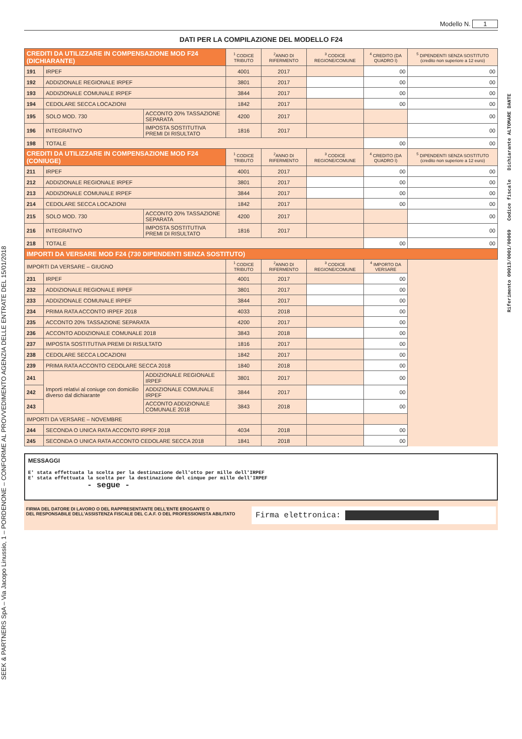Modello N. 1
DATI PER LA COMPILAZIONE DEL MODELLO F24
| CREDITI DA UTILIZZARE IN COMPENSAZIONE MOD F24 (DICHIARANTE) | | | <sup>1</sup> CODICE TRIBUTO | <sup>2</sup> ANNO DI RIFERMENTO | <sup>3</sup> CODICE REGIONE/COMUNE | <sup>4</sup> CREDITO (DA QUADRO I) | <sup>5</sup> DIPENDENTI SENZA SOSTITUTO (credito non superiore a 12 euro) |
| --- | --- | --- | --- | --- | --- | --- | --- |
| 191 | IRPEF | | 4001 | 2017 | | 00 | 00 |
| 192 | ADDIZIONALE REGIONALE IRPEF | | 3801 | 2017 | | 00 | 00 |
| 193 | ADDIZIONALE COMUNALE IRPEF | | 3844 | 2017 | | 00 | 00 |
| 194 | CEDOLARE SECCA LOCAZIONI | | 1842 | 2017 | | 00 | 00 |
| 195 | SOLO MOD. 730 | ACCONTO 20% TASSAZIONE SEPARATA | 4200 | 2017 | | | 00 |
| 196 | INTEGRATIVO | IMPOSTA SOSTITUTIVA PREMI DI RISULTATO | 1816 | 2017 | | | 00 |
| 198 | TOTALE | | | | | 00 | 00 |
| CREDITI DA UTILIZZARE IN COMPENSAZIONE MOD F24 (CONIUGE) | | | <sup>1</sup> CODICE TRIBUTO | <sup>2</sup> ANNO DI RIFERMENTO | <sup>3</sup> CODICE REGIONE/COMUNE | <sup>4</sup> CREDITO (DA QUADRO I) | <sup>5</sup> DIPENDENTI SENZA SOSTITUTO (credito non superiore a 12 euro) |
| 211 | IRPEF | | 4001 | 2017 | | 00 | 00 |
| 212 | ADDIZIONALE REGIONALE IRPEF | | 3801 | 2017 | | 00 | 00 |
| 213 | ADDIZIONALE COMUNALE IRPEF | | 3844 | 2017 | | 00 | 00 |
| 214 | CEDOLARE SECCA LOCAZIONI | | 1842 | 2017 | | 00 | 00 |
| 215 | SOLO MOD. 730 | ACCONTO 20% TASSAZIONE SEPARATA | 4200 | 2017 | | | 00 |
| 216 | INTEGRATIVO | IMPOSTA SOSTITUTIVA PREMI DI RISULTATO | 1816 | 2017 | | | 00 |
| 218 | TOTALE | | | | | 00 | 00 |
| IMPORTI DA VERSARE MOD F24 (730 DIPENDENTI SENZA SOSTITUTO) | | | | | | | |
| IMPORTI DA VERSARE – GIUGNO | | | <sup>1</sup> CODICE TRIBUTO | <sup>2</sup> ANNO DI RIFERMENTO | <sup>3</sup> CODICE REGIONE/COMUNE | <sup>4</sup> IMPORTO DA VERSARE | |
| 231 | IRPEF | | 4001 | 2017 | | 00 | |
| 232 | ADDIZIONALE REGIONALE IRPEF | | 3801 | 2017 | | 00 | |
| 233 | ADDIZIONALE COMUNALE IRPEF | | 3844 | 2017 | | 00 | |
| 234 | PRIMA RATA ACCONTO IRPEF 2018 | | 4033 | 2018 | | 00 | |
| 235 | ACCONTO 20% TASSAZIONE SEPARATA | | 4200 | 2017 | | 00 | |
| 236 | ACCONTO ADDIZIONALE COMUNALE 2018 | | 3843 | 2018 | | 00 | |
| 237 | IMPOSTA SOSTITUTIVA PREMI DI RISULTATO | | 1816 | 2017 | | 00 | |
| 238 | CEDOLARE SECCA LOCAZIONI | | 1842 | 2017 | | 00 | |
| 239 | PRIMA RATA ACCONTO CEDOLARE SECCA 2018 | | 1840 | 2018 | | 00 | |
| 241 | Importi relativi al coniuge con domicilio diverso dal dichiarante | ADDIZIONALE REGIONALE IRPEF | 3801 | 2017 | | 00 | |
| 242 | | ADDIZIONALE COMUNALE IRPEF | 3844 | 2017 | | 00 | |
| 243 | | ACCONTO ADDIZIONALE COMUNALE 2018 | 3843 | 2018 | | 00 | |
| IMPORTI DA VERSARE – NOVEMBRE | | | | | | | |
| 244 | SECONDA O UNICA RATA ACCONTO IRPEF 2018 | | 4034 | 2018 | | 00 | |
| 245 | SECONDA O UNICA RATA ACCONTO CEDOLARE SECCA 2018 | | 1841 | 2018 | | 00 | |
MESSAGGI
E' stata effettuata la scelta per la destinazione dell'otto per mille dell'IRPEF
E' stata effettuata la scelta per la destinazione del cinque per mille dell'IRPEF
- segue -
FIRMA DEL DATORE DI LAVORO O DEL RAPPRESENTANTE DELL'ENTE EROGANTE O
DEL RESPONSABILE DELL'ASSISTENZA FISCALE DEL C.A.F. O DEL PROFESSIONISTA ABILITATO
Firma elettronica:
SEEK & PARTNERS SpA – Via Jacopo Linussio, 1 – PORDENONE – CONFORME AL PROVVEDIMENTO AGENZIA DELLE ENTRATE DEL 15/01/2018
Riferimento 09013/0001/00069 Codice fiscale Dichiarante ALTOMARE DANTE